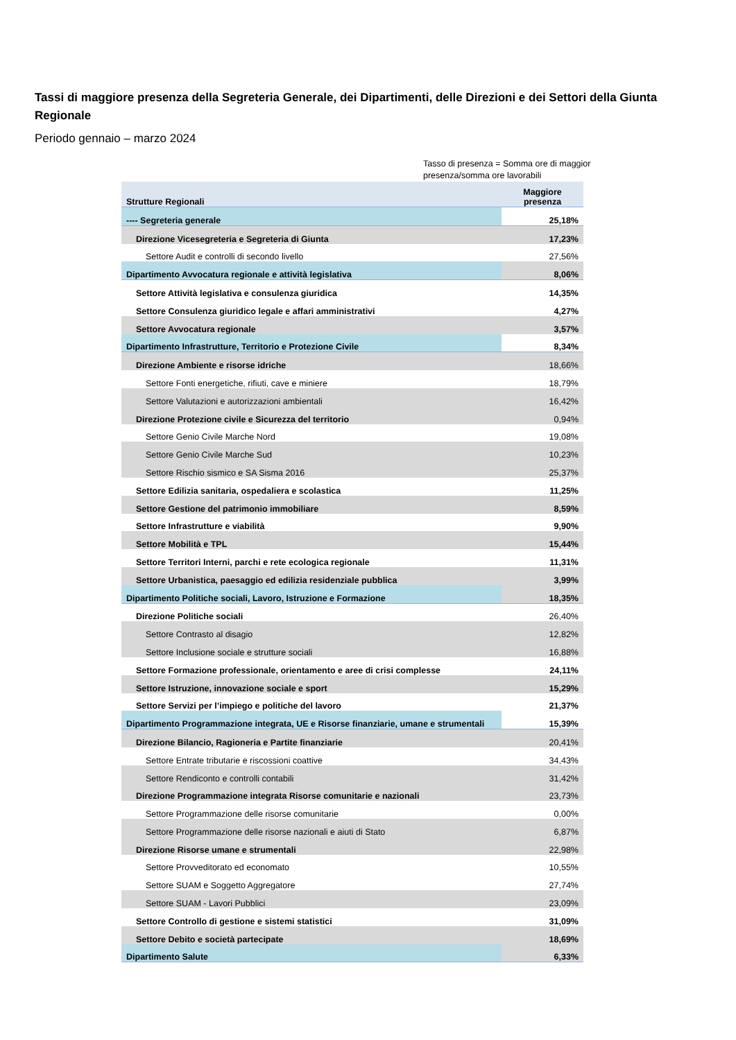Tassi di maggiore presenza della Segreteria Generale, dei Dipartimenti, delle Direzioni e dei Settori della Giunta Regionale
Periodo gennaio – marzo 2024
Tasso di presenza = Somma ore di maggior presenza/somma ore lavorabili
| Strutture Regionali | Maggiore presenza |
| --- | --- |
| ---- Segreteria generale | 25,18% |
| Direzione Vicesegreteria e Segreteria di Giunta | 17,23% |
| Settore Audit e controlli di secondo livello | 27,56% |
| Dipartimento Avvocatura regionale e attività legislativa | 8,06% |
| Settore Attività legislativa e consulenza giuridica | 14,35% |
| Settore Consulenza giuridico legale e affari amministrativi | 4,27% |
| Settore Avvocatura regionale | 3,57% |
| Dipartimento Infrastrutture, Territorio e Protezione Civile | 8,34% |
| Direzione Ambiente e risorse idriche | 18,66% |
| Settore Fonti energetiche, rifiuti, cave e miniere | 18,79% |
| Settore Valutazioni e autorizzazioni ambientali | 16,42% |
| Direzione Protezione civile e Sicurezza del territorio | 0,94% |
| Settore Genio Civile Marche Nord | 19,08% |
| Settore Genio Civile Marche Sud | 10,23% |
| Settore Rischio sismico e SA Sisma 2016 | 25,37% |
| Settore Edilizia sanitaria, ospedaliera e scolastica | 11,25% |
| Settore Gestione del patrimonio immobiliare | 8,59% |
| Settore Infrastrutture e viabilità | 9,90% |
| Settore Mobilità e TPL | 15,44% |
| Settore Territori Interni, parchi e rete ecologica regionale | 11,31% |
| Settore Urbanistica, paesaggio ed edilizia residenziale pubblica | 3,99% |
| Dipartimento Politiche sociali, Lavoro, Istruzione e Formazione | 18,35% |
| Direzione Politiche sociali | 26,40% |
| Settore Contrasto al disagio | 12,82% |
| Settore Inclusione sociale e strutture sociali | 16,88% |
| Settore Formazione professionale, orientamento e aree di crisi complesse | 24,11% |
| Settore Istruzione, innovazione sociale e sport | 15,29% |
| Settore Servizi per l’impiego e politiche del lavoro | 21,37% |
| Dipartimento Programmazione integrata, UE e Risorse finanziarie, umane e strumentali | 15,39% |
| Direzione Bilancio, Ragioneria e Partite finanziarie | 20,41% |
| Settore Entrate tributarie e riscossioni coattive | 34,43% |
| Settore Rendiconto e controlli contabili | 31,42% |
| Direzione Programmazione integrata Risorse comunitarie e nazionali | 23,73% |
| Settore Programmazione delle risorse comunitarie | 0,00% |
| Settore Programmazione delle risorse nazionali e aiuti di Stato | 6,87% |
| Direzione Risorse umane e strumentali | 22,98% |
| Settore Provveditorato ed economato | 10,55% |
| Settore SUAM e Soggetto Aggregatore | 27,74% |
| Settore SUAM - Lavori Pubblici | 23,09% |
| Settore Controllo di gestione e sistemi statistici | 31,09% |
| Settore Debito e società partecipate | 18,69% |
| Dipartimento Salute | 6,33% |